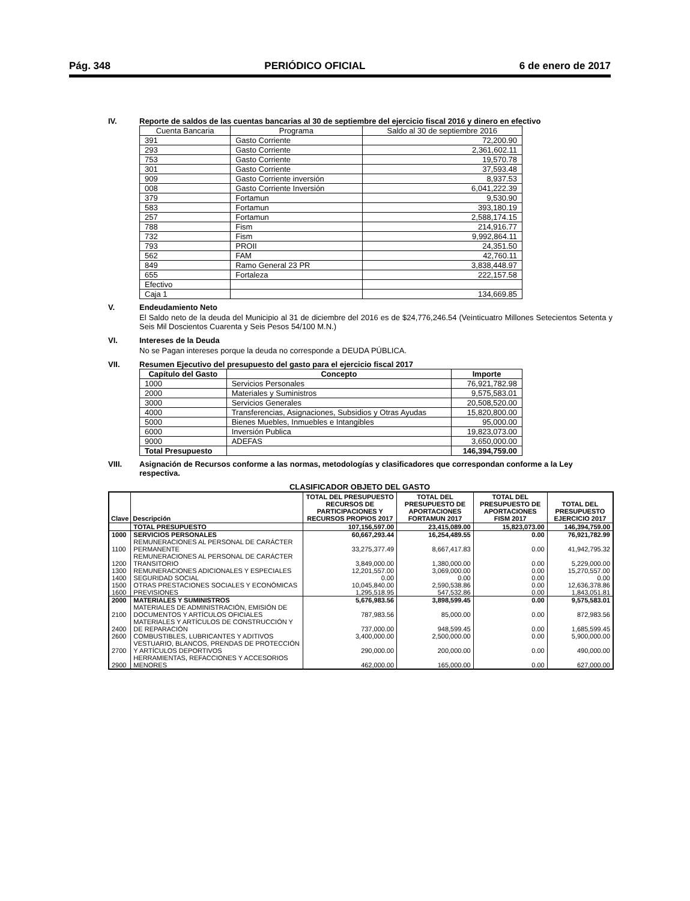Pág. 348 PERIÓDICO OFICIAL 6 de enero de 2017
IV. Reporte de saldos de las cuentas bancarias al 30 de septiembre del ejercicio fiscal 2016 y dinero en efectivo
| Cuenta Bancaria | Programa | Saldo al 30 de septiembre 2016 |
| --- | --- | --- |
| 391 | Gasto Corriente | 72,200.90 |
| 293 | Gasto Corriente | 2,361,602.11 |
| 753 | Gasto Corriente | 19,570.78 |
| 301 | Gasto Corriente | 37,593.48 |
| 909 | Gasto Corriente inversión | 8,937.53 |
| 008 | Gasto Corriente Inversión | 6,041,222.39 |
| 379 | Fortamun | 9,530.90 |
| 583 | Fortamun | 393,180.19 |
| 257 | Fortamun | 2,588,174.15 |
| 788 | Fism | 214,916.77 |
| 732 | Fism | 9,992,864.11 |
| 793 | PROII | 24,351.50 |
| 562 | FAM | 42,760.11 |
| 849 | Ramo General 23 PR | 3,838,448.97 |
| 655 | Fortaleza | 222,157.58 |
| Efectivo | | |
| Caja 1 | | 134,669.85 |
V. Endeudamiento Neto
El Saldo neto de la deuda del Municipio al 31 de diciembre del 2016 es de $24,776,246.54 (Veinticuatro Millones Setecientos Setenta y Seis Mil Doscientos Cuarenta y Seis Pesos 54/100 M.N.)
VI. Intereses de la Deuda
No se Pagan intereses porque la deuda no corresponde a DEUDA PÚBLICA.
VII. Resumen Ejecutivo del presupuesto del gasto para el ejercicio fiscal 2017
| Capítulo del Gasto | Concepto | Importe |
| --- | --- | --- |
| 1000 | Servicios Personales | 76,921,782.98 |
| 2000 | Materiales y Suministros | 9,575,583.01 |
| 3000 | Servicios Generales | 20,508,520.00 |
| 4000 | Transferencias, Asignaciones, Subsidios y Otras Ayudas | 15,820,800.00 |
| 5000 | Bienes Muebles, Inmuebles e Intangibles | 95,000.00 |
| 6000 | Inversión Publica | 19,823,073.00 |
| 9000 | ADEFAS | 3,650,000.00 |
| Total Presupuesto | | 146,394,759.00 |
VIII. Asignación de Recursos conforme a las normas, metodologías y clasificadores que correspondan conforme a la Ley respectiva.
CLASIFICADOR OBJETO DEL GASTO
| Clave | Descripción | TOTAL DEL PRESUPUESTO RECURSOS DE PARTICIPACIONES Y RECURSOS PROPIOS 2017 | TOTAL DEL PRESUPUESTO DE APORTACIONES FORTAMUN 2017 | TOTAL DEL PRESUPUESTO DE APORTACIONES FISM 2017 | TOTAL DEL PRESUPUESTO EJERCICIO 2017 |
| --- | --- | --- | --- | --- | --- |
| | TOTAL PRESUPUESTO | 107,156,597.00 | 23,415,089.00 | 15,823,073.00 | 146,394,759.00 |
| 1000 | SERVICIOS PERSONALES | 60,667,293.44 | 16,254,489.55 | 0.00 | 76,921,782.99 |
| 1100 | REMUNERACIONES AL PERSONAL DE CARÁCTER PERMANENTE | 33,275,377.49 | 8,667,417.83 | 0.00 | 41,942,795.32 |
| 1200 | REMUNERACIONES AL PERSONAL DE CARÁCTER TRANSITORIO | 3,849,000.00 | 1,380,000.00 | 0.00 | 5,229,000.00 |
| 1300 | REMUNERACIONES ADICIONALES Y ESPECIALES | 12,201,557.00 | 3,069,000.00 | 0.00 | 15,270,557.00 |
| 1400 | SEGURIDAD SOCIAL | 0.00 | 0.00 | 0.00 | 0.00 |
| 1500 | OTRAS PRESTACIONES SOCIALES Y ECONÓMICAS | 10,045,840.00 | 2,590,538.86 | 0.00 | 12,636,378.86 |
| 1600 | PREVISIONES | 1,295,518.95 | 547,532.86 | 0.00 | 1,843,051.81 |
| 2000 | MATERIALES Y SUMINISTROS | 5,676,983.56 | 3,898,599.45 | 0.00 | 9,575,583.01 |
| 2100 | MATERIALES DE ADMINISTRACIÓN, EMISIÓN DE DOCUMENTOS Y ARTÍCULOS OFICIALES | 787,983.56 | 85,000.00 | 0.00 | 872,983.56 |
| 2400 | MATERIALES Y ARTÍCULOS DE CONSTRUCCIÓN Y DE REPARACIÓN | 737,000.00 | 948,599.45 | 0.00 | 1,685,599.45 |
| 2600 | COMBUSTIBLES, LUBRICANTES Y ADITIVOS | 3,400,000.00 | 2,500,000.00 | 0.00 | 5,900,000.00 |
| 2700 | VESTUARIO, BLANCOS, PRENDAS DE PROTECCIÓN Y ARTÍCULOS DEPORTIVOS | 290,000.00 | 200,000.00 | 0.00 | 490,000.00 |
| 2900 | HERRAMIENTAS, REFACCIONES Y ACCESORIOS MENORES | 462,000.00 | 165,000.00 | 0.00 | 627,000.00 |